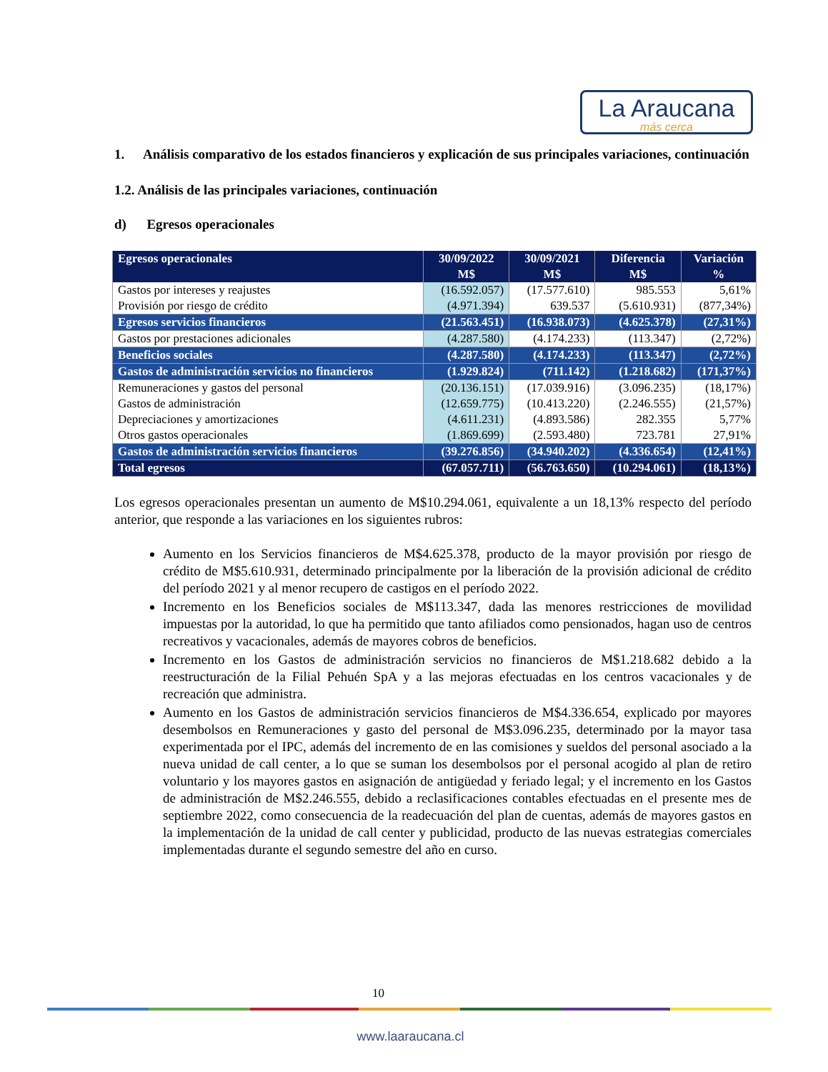La Araucana
más cerca
1. Análisis comparativo de los estados financieros y explicación de sus principales variaciones, continuación
1.2. Análisis de las principales variaciones, continuación
d) Egresos operacionales
| Egresos operacionales | 30/09/2022 | 30/09/2021 | Diferencia | Variación |
| --- | --- | --- | --- | --- |
| | M$ | M$ | M$ | % |
| Gastos por intereses y reajustes | (16.592.057) | (17.577.610) | 985.553 | 5,61% |
| Provisión por riesgo de crédito | (4.971.394) | 639.537 | (5.610.931) | (877,34%) |
| Egresos servicios financieros | (21.563.451) | (16.938.073) | (4.625.378) | (27,31%) |
| Gastos por prestaciones adicionales | (4.287.580) | (4.174.233) | (113.347) | (2,72%) |
| Beneficios sociales | (4.287.580) | (4.174.233) | (113.347) | (2,72%) |
| Gastos de administración servicios no financieros | (1.929.824) | (711.142) | (1.218.682) | (171,37%) |
| Remuneraciones y gastos del personal | (20.136.151) | (17.039.916) | (3.096.235) | (18,17%) |
| Gastos de administración | (12.659.775) | (10.413.220) | (2.246.555) | (21,57%) |
| Depreciaciones y amortizaciones | (4.611.231) | (4.893.586) | 282.355 | 5,77% |
| Otros gastos operacionales | (1.869.699) | (2.593.480) | 723.781 | 27,91% |
| Gastos de administración servicios financieros | (39.276.856) | (34.940.202) | (4.336.654) | (12,41%) |
| Total egresos | (67.057.711) | (56.763.650) | (10.294.061) | (18,13%) |
Los egresos operacionales presentan un aumento de M$10.294.061, equivalente a un 18,13% respecto del período anterior, que responde a las variaciones en los siguientes rubros:
Aumento en los Servicios financieros de M$4.625.378, producto de la mayor provisión por riesgo de crédito de M$5.610.931, determinado principalmente por la liberación de la provisión adicional de crédito del período 2021 y al menor recupero de castigos en el período 2022.
Incremento en los Beneficios sociales de M$113.347, dada las menores restricciones de movilidad impuestas por la autoridad, lo que ha permitido que tanto afiliados como pensionados, hagan uso de centros recreativos y vacacionales, además de mayores cobros de beneficios.
Incremento en los Gastos de administración servicios no financieros de M$1.218.682 debido a la reestructuración de la Filial Pehuén SpA y a las mejoras efectuadas en los centros vacacionales y de recreación que administra.
Aumento en los Gastos de administración servicios financieros de M$4.336.654, explicado por mayores desembolsos en Remuneraciones y gasto del personal de M$3.096.235, determinado por la mayor tasa experimentada por el IPC, además del incremento de en las comisiones y sueldos del personal asociado a la nueva unidad de call center, a lo que se suman los desembolsos por el personal acogido al plan de retiro voluntario y los mayores gastos en asignación de antigüedad y feriado legal; y el incremento en los Gastos de administración de M$2.246.555, debido a reclasificaciones contables efectuadas en el presente mes de septiembre 2022, como consecuencia de la readecuación del plan de cuentas, además de mayores gastos en la implementación de la unidad de call center y publicidad, producto de las nuevas estrategias comerciales implementadas durante el segundo semestre del año en curso.
10
www.laaraucana.cl